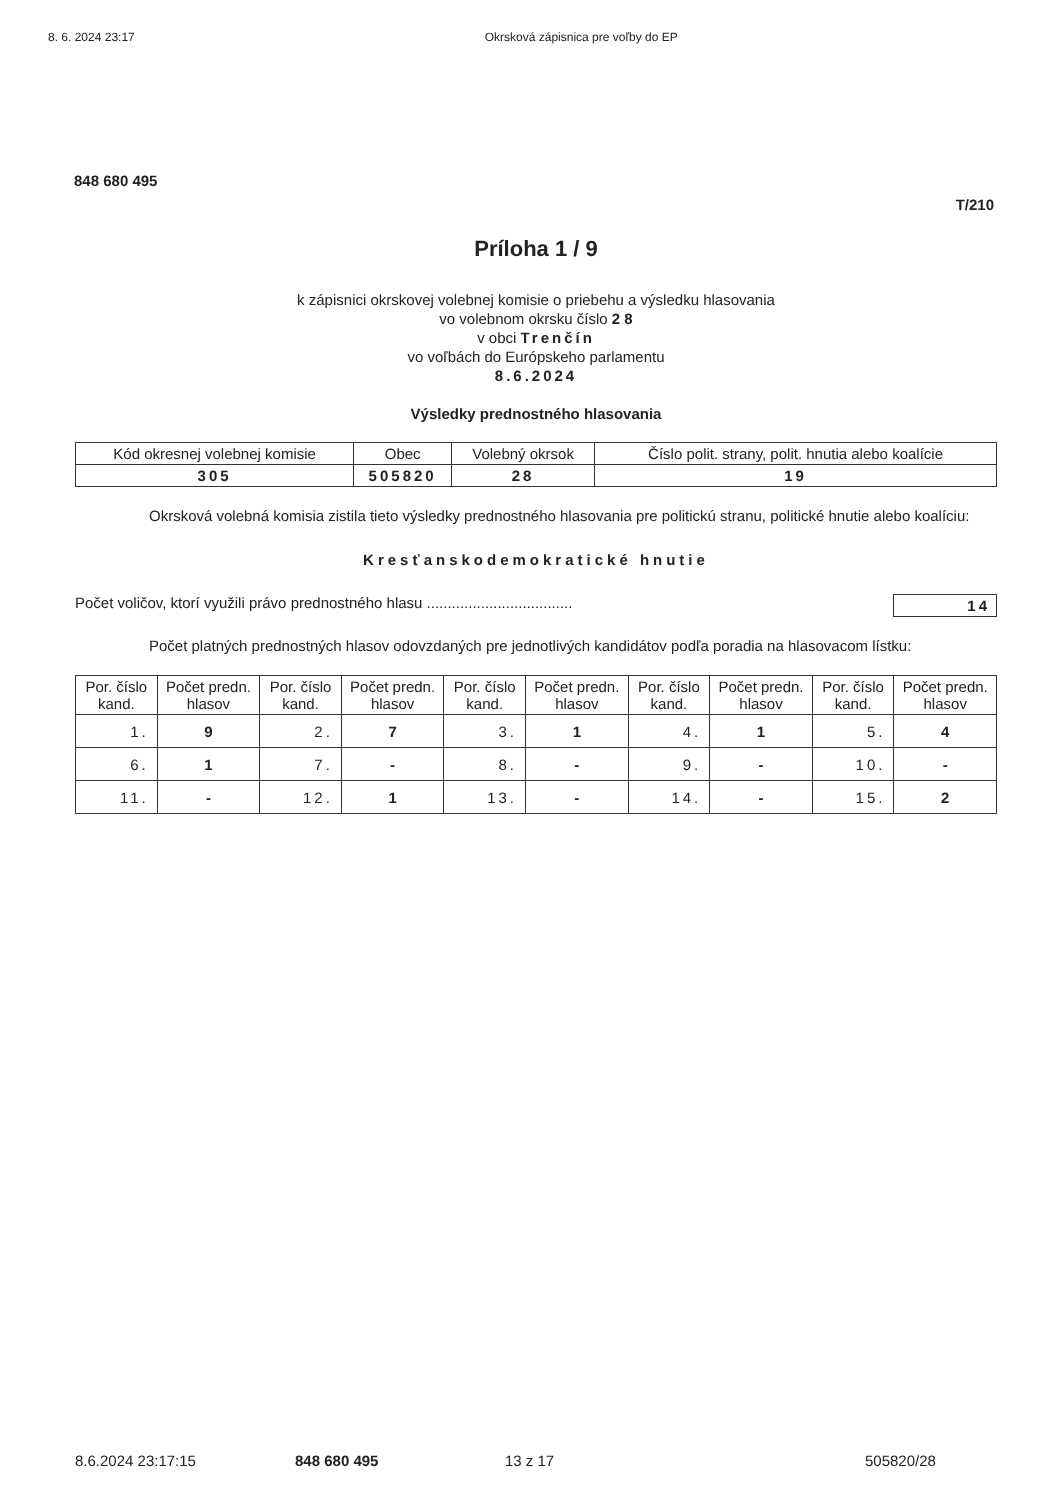8. 6. 2024 23:17 Okrsková zápisnica pre voľby do EP
848 680 495
T/210
Príloha 1 / 9
k zápisnici okrskovej volebnej komisie o priebehu a výsledku hlasovania
vo volebnom okrsku číslo 2 8
v obci Trenčín
vo voľbách do Európskeho parlamentu
8.6.2024
Výsledky prednostného hlasovania
| Kód okresnej volebnej komisie | Obec | Volebný okrsok | Číslo polit. strany, polit. hnutia alebo koalície |
| --- | --- | --- | --- |
| 305 | 505820 | 28 | 19 |
Okrsková volebná komisia zistila tieto výsledky prednostného hlasovania pre politickú stranu, politické hnutie alebo koalíciu:
Kresťanskodemokratické hnutie
Počet voličov, ktorí využili právo prednostného hlasu ................................... 14
Počet platných prednostných hlasov odovzdaných pre jednotlivých kandidátov podľa poradia na hlasovacom lístku:
| Por. číslo kand. | Počet predn. hlasov | Por. číslo kand. | Počet predn. hlasov | Por. číslo kand. | Počet predn. hlasov | Por. číslo kand. | Počet predn. hlasov | Por. číslo kand. | Počet predn. hlasov |
| --- | --- | --- | --- | --- | --- | --- | --- | --- | --- |
| 1. | 9 | 2. | 7 | 3. | 1 | 4. | 1 | 5. | 4 |
| 6. | 1 | 7. | - | 8. | - | 9. | - | 10. | - |
| 11. | - | 12. | 1 | 13. | - | 14. | - | 15. | 2 |
8.6.2024 23:17:15 848 680 495 13 z 17 505820/28